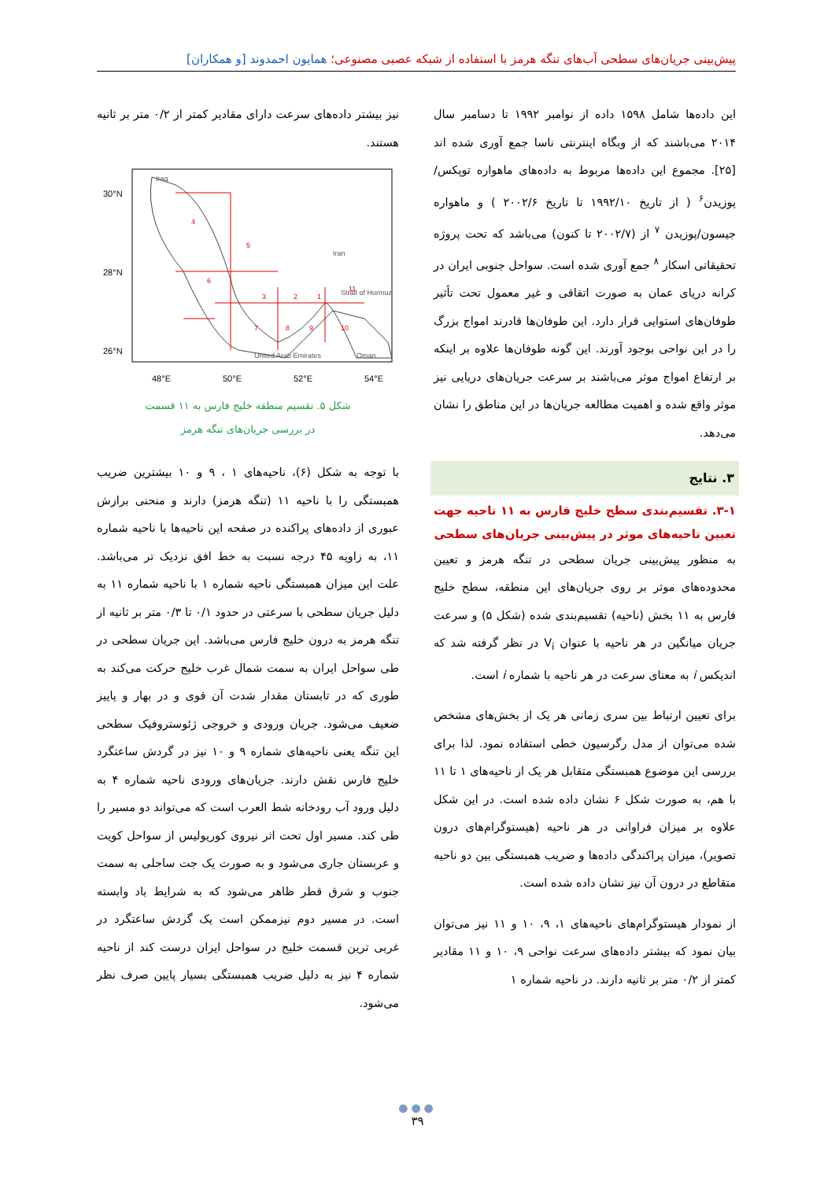پیش‌بینی جریان‌های سطحی آب‌های تنگه هرمز با استفاده از شبکه عصبی مصنوعی؛ همایون احمدوند [و همکاران]
این داده‌ها شامل ۱۵۹۸ داده از نوامبر ۱۹۹۲ تا دسامبر سال ۲۰۱۴ می‌باشند که از وبگاه اینترنتی ناسا جمع آوری شده اند [۲۵]. مجموع این داده‌ها مربوط به داده‌های ماهواره توپکس/پوزیدن<sup>۶</sup> ( از تاریخ ۱۹۹۲/۱۰ تا تاریخ ۲۰۰۲/۶ ) و ماهواره جیسون/پوزیدن <sup>۷</sup> از (۲۰۰۲/۷ تا کنون) می‌باشد که تحت پروژه تحقیقاتی اسکار <sup>۸</sup> جمع آوری شده است. سواحل جنوبی ایران در کرانه دریای عمان به صورت اتفاقی و غیر معمول تحت تأثیر طوفان‌های استوایی قرار دارد. این طوفان‌ها قادرند امواج بزرگ را در این نواحی بوجود آورند. این گونه طوفان‌ها علاوه بر اینکه بر ارتفاع امواج موثر می‌باشند بر سرعت جریان‌های دریایی نیز موثر واقع شده و اهمیت مطالعه جریان‌ها در این مناطق را نشان می‌دهد.
۳. نتایج
۳-۱. تقسیم‌بندی سطح خلیج فارس به ۱۱ ناحیه جهت تعیین ناحیه‌های موثر در پیش‌بینی جریان‌های سطحی
به منظور پیش‌بینی جریان سطحی در تنگه هرمز و تعیین محدوده‌های موثر بر روی جریان‌های این منطقه، سطح خلیج فارس به ۱۱ بخش (ناحیه) تقسیم‌بندی شده (شکل ۵) و سرعت جریان میانگین در هر ناحیه با عنوان V<sub>i</sub> در نظر گرفته شد که اندیکس i به معنای سرعت در هر ناحیه با شماره i است.
برای تعیین ارتباط بین سری زمانی هر یک از بخش‌های مشخص شده می‌توان از مدل رگرسیون خطی استفاده نمود. لذا برای بررسی این موضوع همبستگی متقابل هر یک از ناحیه‌های ۱ تا ۱۱ با هم، به صورت شکل ۶ نشان داده شده است. در این شکل علاوه بر میزان فراوانی در هر ناحیه (هیستوگرام‌های درون تصویر)، میزان پراکندگی داده‌ها و ضریب همبستگی بین دو ناحیه متقاطع در درون آن نیز نشان داده شده است.
از نمودار هیستوگرام‌های ناحیه‌های ۱، ۹، ۱۰ و ۱۱ نیز می‌توان بیان نمود که بیشتر داده‌های سرعت نواحی ۹، ۱۰ و ۱۱ مقادیر کمتر از ۰/۲ متر بر ثانیه دارند. در ناحیه شماره ۱
نیز بیشتر داده‌های سرعت دارای مقادیر کمتر از ۰/۲ متر بر ثانیه هستند.
30°N
28°N
26°N
48°E
50°E
52°E
54°E
Iraq
Iran
Strait of Hormuz
United Arab Emirates
Oman
4
5
6
3
2
1
11
7
8
9
10
شکل ۵. تقسیم منطقه خلیج فارس به ۱۱ قسمت
در بررسی جریان‌های تنگه هرمز
با توجه به شکل (۶)، ناحیه‌های ۱ ، ۹ و ۱۰ بیشترین ضریب همبستگی را با ناحیه ۱۱ (تنگه هرمز) دارند و منحنی برازش عبوری از داده‌های پراکنده در صفحه این ناحیه‌ها با ناحیه شماره ۱۱، به زاویه ۴۵ درجه نسبت به خط افق نزدیک تر می‌باشد. علت این میزان همبستگی ناحیه شماره ۱ با ناحیه شماره ۱۱ به دلیل جریان سطحی با سرعتی در حدود ۰/۱ تا ۰/۳ متر بر ثانیه از تنگه هرمز به درون خلیج فارس می‌باشد. این جریان سطحی در طی سواحل ایران به سمت شمال غرب خلیج حرکت می‌کند به طوری که در تابستان مقدار شدت آن قوی و در بهار و پاییز ضعیف می‌شود. جریان ورودی و خروجی ژئوستروفیک سطحی این تنگه یعنی ناحیه‌های شماره ۹ و ۱۰ نیز در گردش ساعتگرد خلیج فارس نقش دارند. جریان‌های ورودی ناحیه شماره ۴ به دلیل ورود آب رودخانه شط العرب است که می‌تواند دو مسیر را طی کند. مسیر اول تحت اثر نیروی کوریولیس از سواحل کویت و عربستان جاری می‌شود و به صورت یک جت ساحلی به سمت جنوب و شرق قطر ظاهر می‌شود که به شرایط باد وابسته است. در مسیر دوم نیزممکن است یک گردش ساعتگرد در غربی ترین قسمت خلیج در سواحل ایران درست کند از ناحیه شماره ۴ نیز به دلیل ضریب همبستگی بسیار پایین صرف نظر می‌شود.
●●●
۳۹